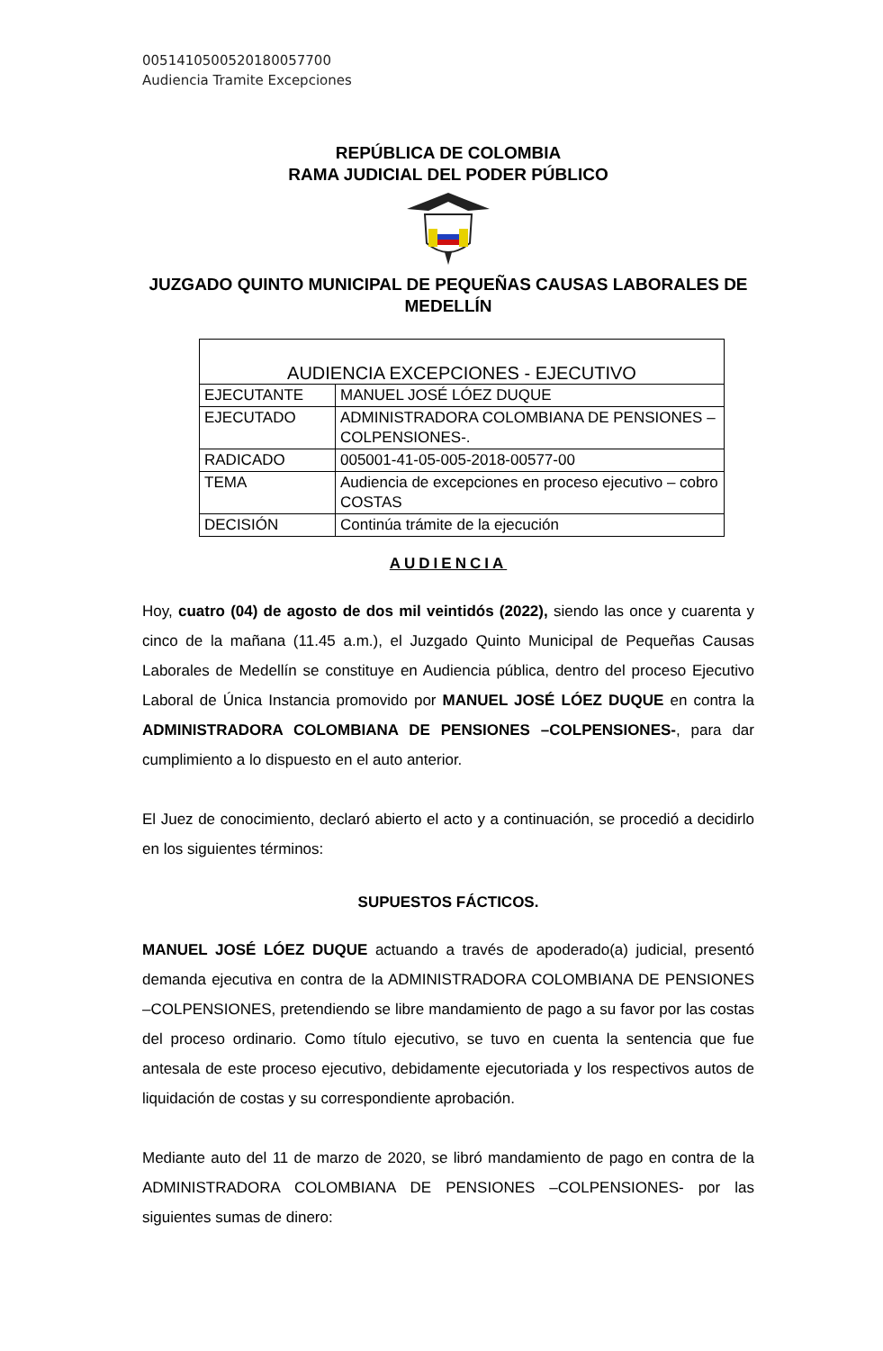00514105005201800577​00
Audiencia Tramite Excepciones
REPÚBLICA DE COLOMBIA
RAMA JUDICIAL DEL PODER PÚBLICO
JUZGADO QUINTO MUNICIPAL DE PEQUEÑAS CAUSAS LABORALES DE MEDELLÍN
| AUDIENCIA EXCEPCIONES - EJECUTIVO | |
| EJECUTANTE | MANUEL JOSÉ LÓEZ DUQUE |
| EJECUTADO | ADMINISTRADORA COLOMBIANA DE PENSIONES –COLPENSIONES-. |
| RADICADO | 005001-41-05-005-2018-00577-00 |
| TEMA | Audiencia de excepciones en proceso ejecutivo – cobro COSTAS |
| DECISIÓN | Continúa trámite de la ejecución |
AUDIENCIA
Hoy, cuatro (04) de agosto de dos mil veintidós (2022), siendo las once y cuarenta y cinco de la mañana (11.45 a.m.), el Juzgado Quinto Municipal de Pequeñas Causas Laborales de Medellín se constituye en Audiencia pública, dentro del proceso Ejecutivo Laboral de Única Instancia promovido por MANUEL JOSÉ LÓEZ DUQUE en contra la ADMINISTRADORA COLOMBIANA DE PENSIONES –COLPENSIONES-, para dar cumplimiento a lo dispuesto en el auto anterior.
El Juez de conocimiento, declaró abierto el acto y a continuación, se procedió a decidirlo en los siguientes términos:
SUPUESTOS FÁCTICOS.
MANUEL JOSÉ LÓEZ DUQUE actuando a través de apoderado(a) judicial, presentó demanda ejecutiva en contra de la ADMINISTRADORA COLOMBIANA DE PENSIONES –COLPENSIONES, pretendiendo se libre mandamiento de pago a su favor por las costas del proceso ordinario. Como título ejecutivo, se tuvo en cuenta la sentencia que fue antesala de este proceso ejecutivo, debidamente ejecutoriada y los respectivos autos de liquidación de costas y su correspondiente aprobación.
Mediante auto del 11 de marzo de 2020, se libró mandamiento de pago en contra de la ADMINISTRADORA COLOMBIANA DE PENSIONES –COLPENSIONES- por las siguientes sumas de dinero: